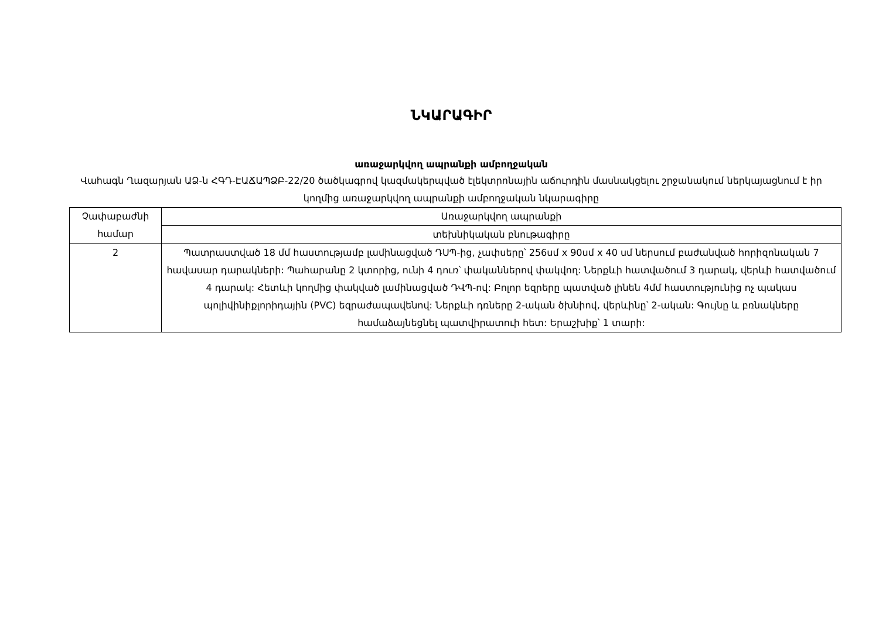ՆԿԱՐԱԳԻՐ
առաջարկվող ապրանքի ամբողջական
Վահագն Ղազարյան ԱՁ-ն ՀԳԴ-ԷԱՃԱՊՁԲ-22/20 ծածկագրով կազմակերպված էլեկտրոնային աճուրդին մասնակցելու շրջանակում ներկայացնում է իր կողմից առաջարկվող ապրանքի ամբողջական նկարագիրը
| Չափաբաժնի համար | Առաջարկվող ապրանքի |
| | տեխնիկական բնութագիրը |
| 2 | Պատրաստված 18 մմ հաստությամբ լամինացված ԴՍՊ-ից, չափսերը՝ 256սմ x 90սմ x 40 սմ ներսում բաժանված հորիզոնական 7 հավասար դարակների: Պահարանը 2 կտորից, ունի 4 դուռ՝ փականներով փակվող: Ներքևի հատվածում 3 դարակ, վերևի հատվածում 4 դարակ: Հետևի կողմից փակված լամինացված ԴՎՊ-ով: Բոլոր եզրերը պատված լինեն 4մմ հաստությունից ոչ պակաս պոլիվինիքլորիդային (PVC) եզրաժապավենով: Ներքևի դռները 2-ական ծխնիով, վերևինը՝ 2-ական: Գույնը և բռնակները համաձայնեցնել պատվիրատուի հետ: Երաշխիք՝ 1 տարի: |